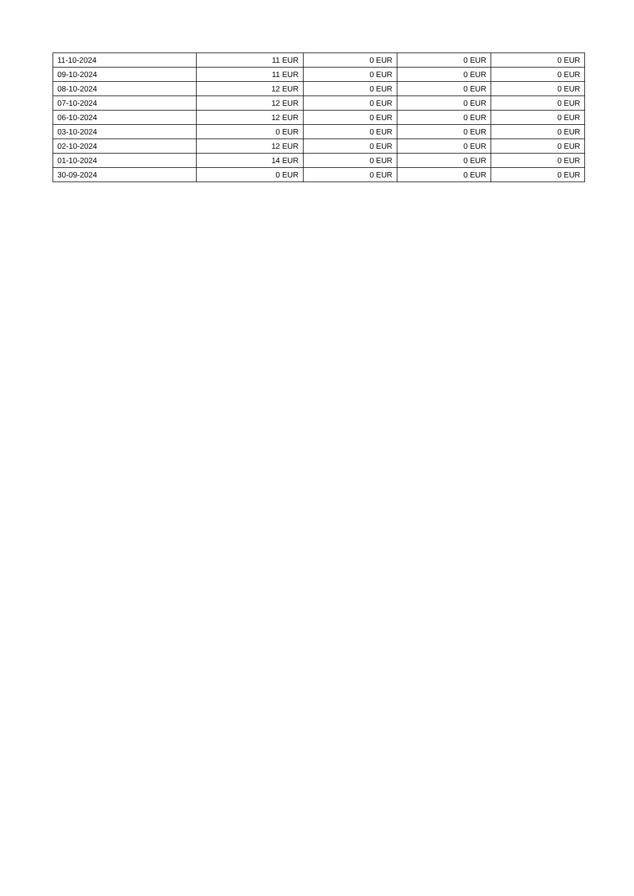| 11-10-2024 | 11 EUR | 0 EUR | 0 EUR | 0 EUR |
| 09-10-2024 | 11 EUR | 0 EUR | 0 EUR | 0 EUR |
| 08-10-2024 | 12 EUR | 0 EUR | 0 EUR | 0 EUR |
| 07-10-2024 | 12 EUR | 0 EUR | 0 EUR | 0 EUR |
| 06-10-2024 | 12 EUR | 0 EUR | 0 EUR | 0 EUR |
| 03-10-2024 | 0 EUR | 0 EUR | 0 EUR | 0 EUR |
| 02-10-2024 | 12 EUR | 0 EUR | 0 EUR | 0 EUR |
| 01-10-2024 | 14 EUR | 0 EUR | 0 EUR | 0 EUR |
| 30-09-2024 | 0 EUR | 0 EUR | 0 EUR | 0 EUR |